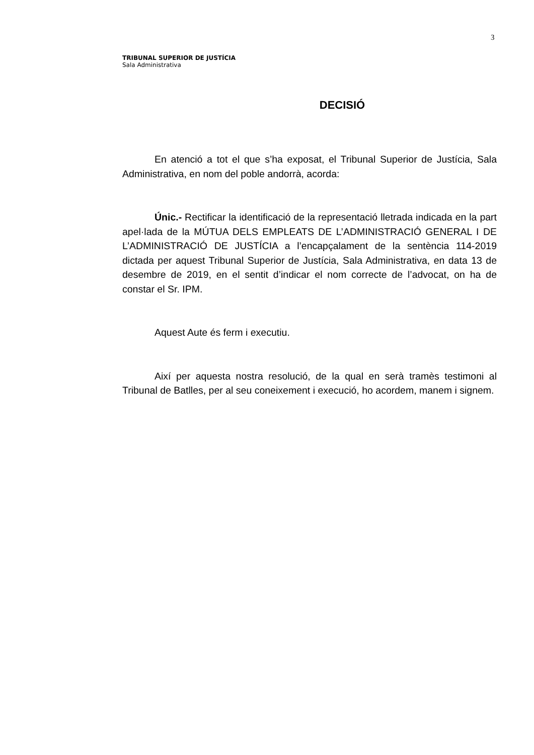3
TRIBUNAL SUPERIOR DE JUSTÍCIA
Sala Administrativa
DECISIÓ
En atenció a tot el que s’ha exposat, el Tribunal Superior de Justícia, Sala Administrativa, en nom del poble andorrà, acorda:
Únic.- Rectificar la identificació de la representació lletrada indicada en la part apel·lada de la MÚTUA DELS EMPLEATS DE L’ADMINISTRACIÓ GENERAL I DE L’ADMINISTRACIÓ DE JUSTÍCIA a l’encapçalament de la sentència 114-2019 dictada per aquest Tribunal Superior de Justícia, Sala Administrativa, en data 13 de desembre de 2019, en el sentit d’indicar el nom correcte de l’advocat, on ha de constar el Sr. IPM.
Aquest Aute és ferm i executiu.
Així per aquesta nostra resolució, de la qual en serà tramès testimoni al Tribunal de Batlles, per al seu coneixement i execució, ho acordem, manem i signem.